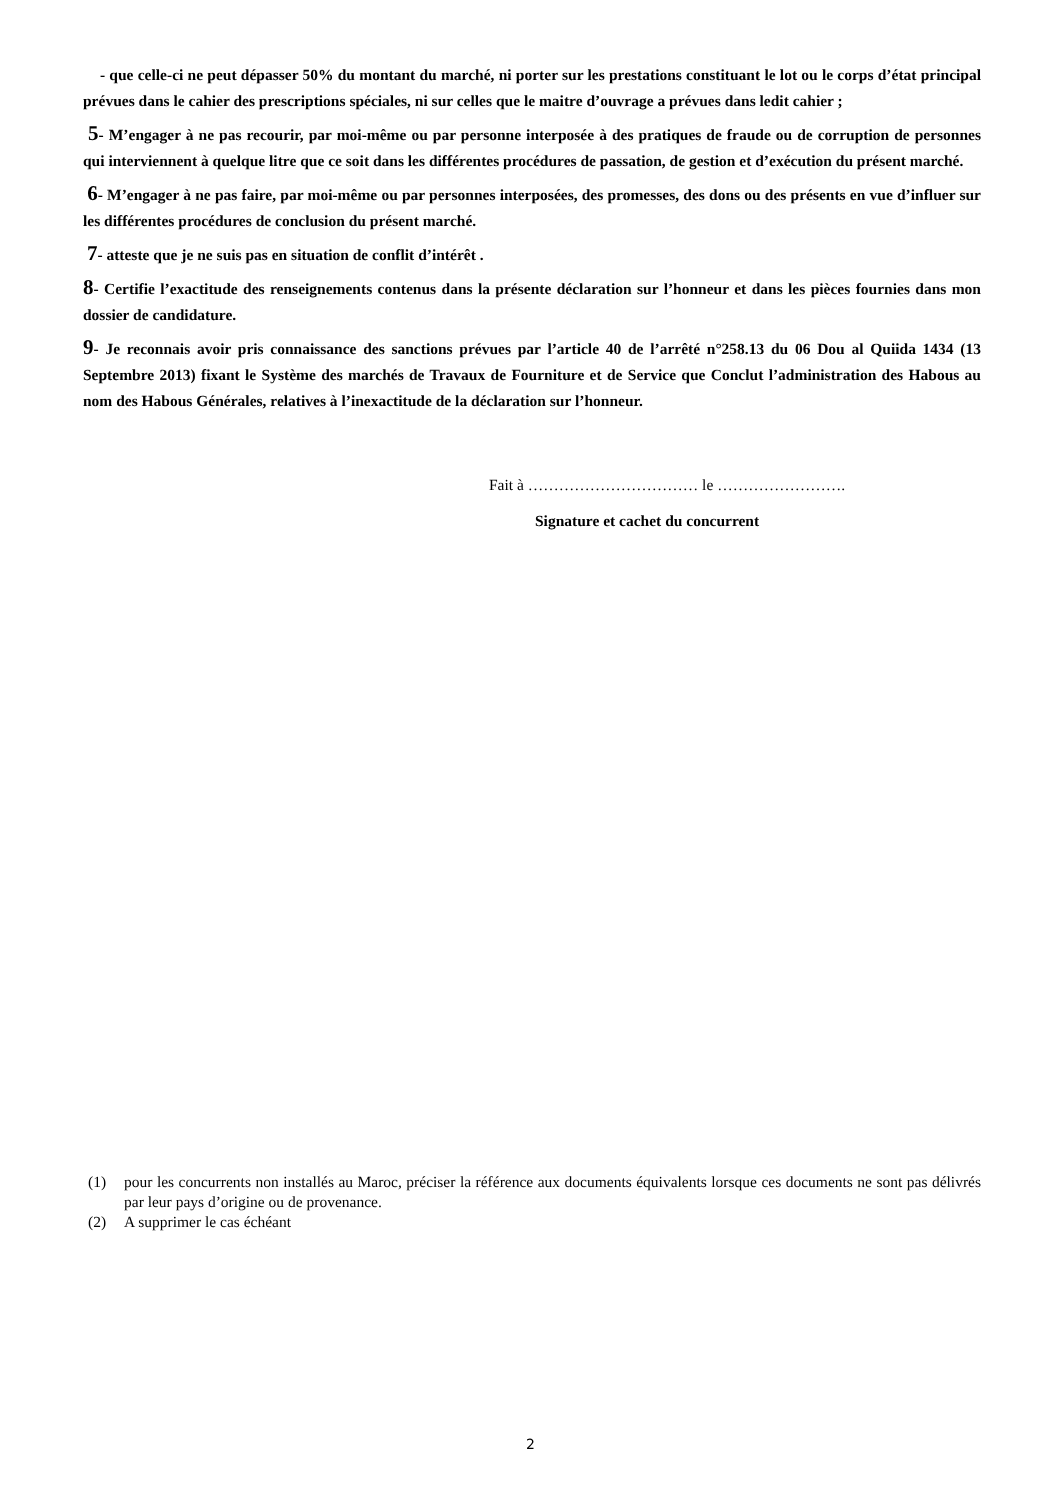- que celle-ci ne peut dépasser 50% du montant du marché, ni porter sur les prestations constituant le lot ou le corps d’état principal prévues dans le cahier des prescriptions spéciales, ni sur celles que le maitre d’ouvrage a prévues dans ledit cahier ;
5- M’engager à ne pas recourir, par moi-même ou par personne interposée à des pratiques de fraude ou de corruption de personnes qui interviennent à quelque litre que ce soit dans les différentes procédures de passation, de gestion et d’exécution du présent marché.
6- M’engager à ne pas faire, par moi-même ou par personnes interposées, des promesses, des dons ou des présents en vue d’influer sur les différentes procédures de conclusion du présent marché.
7- atteste que je ne suis pas en situation de conflit d’intérêt .
8- Certifie l’exactitude des renseignements contenus dans la présente déclaration sur l’honneur et dans les pièces fournies dans mon dossier de candidature.
9- Je reconnais avoir pris connaissance des sanctions prévues par l’article 40 de l’arrêté n°258.13 du 06 Dou al Quiida 1434 (13 Septembre 2013) fixant le Système des marchés de Travaux de Fourniture et de Service que Conclut l’administration des Habous au nom des Habous Générales, relatives à l’inexactitude de la déclaration sur l’honneur.
Fait à …………………………… le …………………….
Signature et cachet du concurrent
(1) pour les concurrents non installés au Maroc, préciser la référence aux documents équivalents lorsque ces documents ne sont pas délivrés par leur pays d’origine ou de provenance.
(2) A supprimer le cas échéant
2